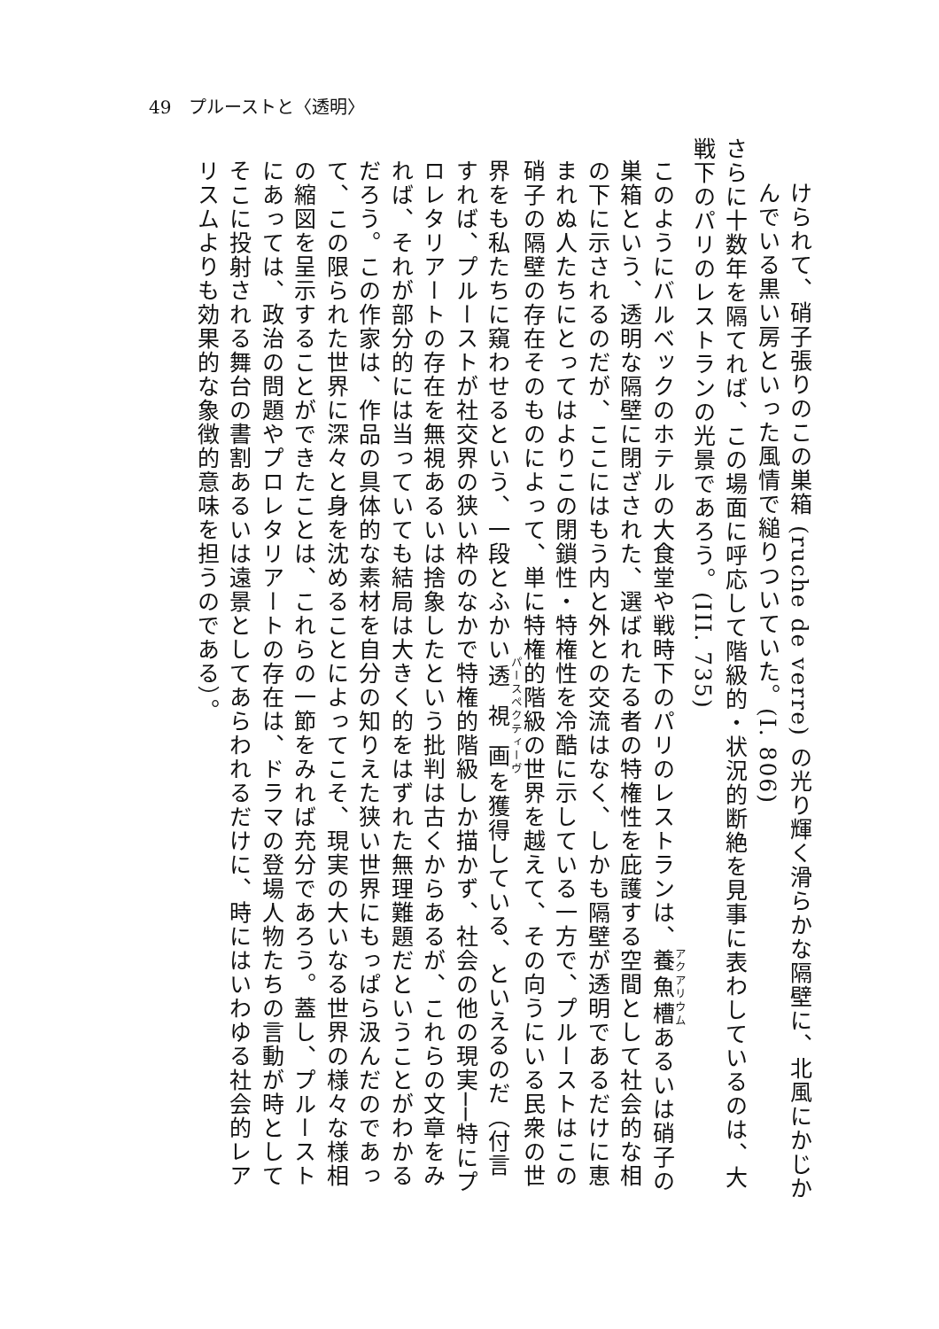49　プルーストと〈透明〉
けられて、硝子張りのこの巣箱 (ruche de verre) の光り輝く滑らかな隔壁に、北風にかじかんでいる黒い房といった風情で縋りついていた。(I. 806)
さらに十数年を隔てれば、この場面に呼応して階級的・状況的断絶を見事に表わしているのは、大戦下のパリのレストランの光景であろう。(III. 735)
このようにバルベックのホテルの大食堂や戦時下のパリのレストランは、養魚槽あるいは硝子の巣箱という、透明な隔壁に閉ざされた、選ばれたる者の特権性を庇護する空間として社会的な相の下に示されるのだが、ここにはもう内と外との交流はなく、しかも隔壁が透明であるだけに恵まれぬ人たちにとってはよりこの閉鎖性・特権性を冷酷に示している一方で、プルーストはこの硝子の隔壁の存在そのものによって、単に特権的階級の世界を越えて、その向うにいる民衆の世界をも私たちに窺わせるという、一段とふかい透視画を獲得している、といえるのだ（付言すれば、プルーストが社交界の狭い枠のなかで特権的階級しか描かず、社会の他の現実──特にプロレタリアートの存在を無視あるいは捨象したという批判は古くからあるが、これらの文章をみれば、それが部分的には当っていても結局は大きく的をはずれた無理難題だということがわかるだろう。この作家は、作品の具体的な素材を自分の知りえた狭い世界にもっぱら汲んだのであって、この限られた世界に深々と身を沈めることによってこそ、現実の大いなる世界の様々な様相の縮図を呈示することができたことは、これらの一節をみれば充分であろう。蓋し、プルーストにあっては、政治の問題やプロレタリアートの存在は、ドラマの登場人物たちの言動が時としてそこに投射される舞台の書割あるいは遠景としてあらわれるだけに、時にはいわゆる社会的レアリスムよりも効果的な象徴的意味を担うのである）。